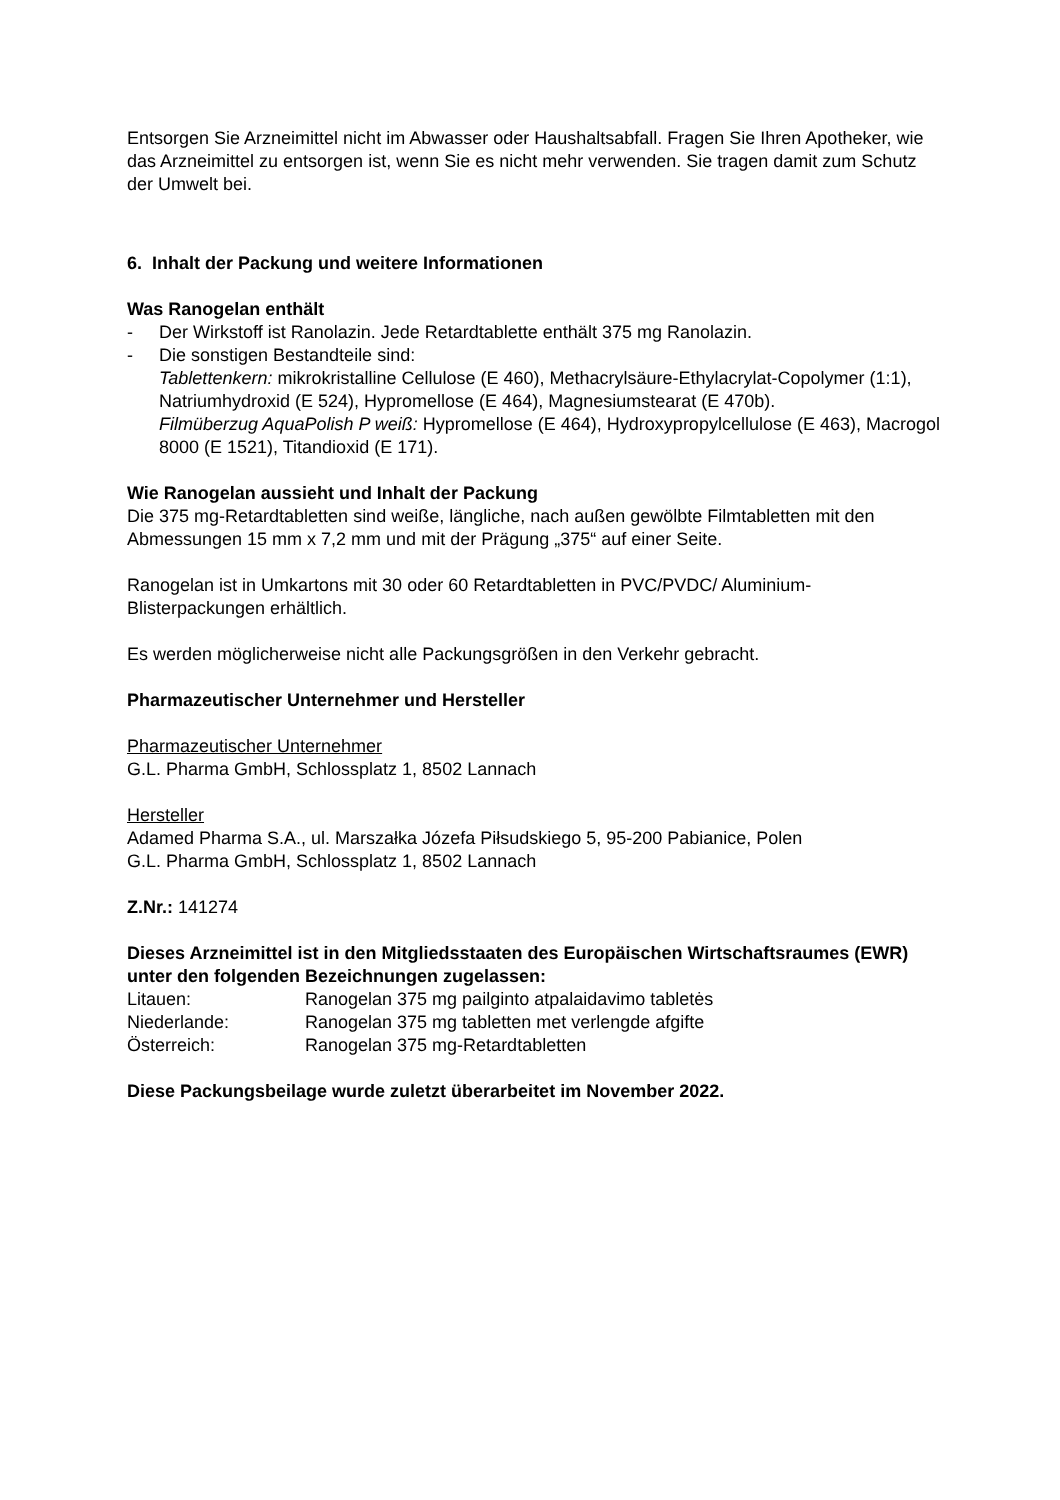Entsorgen Sie Arzneimittel nicht im Abwasser oder Haushaltsabfall. Fragen Sie Ihren Apotheker, wie das Arzneimittel zu entsorgen ist, wenn Sie es nicht mehr verwenden. Sie tragen damit zum Schutz der Umwelt bei.
6. Inhalt der Packung und weitere Informationen
Was Ranogelan enthält
- Der Wirkstoff ist Ranolazin. Jede Retardtablette enthält 375 mg Ranolazin.
- Die sonstigen Bestandteile sind:
Tablettenkern: mikrokristalline Cellulose (E 460), Methacrylsäure-Ethylacrylat-Copolymer (1:1), Natriumhydroxid (E 524), Hypromellose (E 464), Magnesiumstearat (E 470b).
Filmüberzug AquaPolish P weiß: Hypromellose (E 464), Hydroxypropylcellulose (E 463), Macrogol 8000 (E 1521), Titandioxid (E 171).
Wie Ranogelan aussieht und Inhalt der Packung
Die 375 mg-Retardtabletten sind weiße, längliche, nach außen gewölbte Filmtabletten mit den Abmessungen 15 mm x 7,2 mm und mit der Prägung „375“ auf einer Seite.
Ranogelan ist in Umkartons mit 30 oder 60 Retardtabletten in PVC/PVDC/ Aluminium-Blisterpackungen erhältlich.
Es werden möglicherweise nicht alle Packungsgrößen in den Verkehr gebracht.
Pharmazeutischer Unternehmer und Hersteller
Pharmazeutischer Unternehmer
G.L. Pharma GmbH, Schlossplatz 1, 8502 Lannach
Hersteller
Adamed Pharma S.A., ul. Marszałka Józefa Piłsudskiego 5, 95-200 Pabianice, Polen
G.L. Pharma GmbH, Schlossplatz 1, 8502 Lannach
Z.Nr.: 141274
Dieses Arzneimittel ist in den Mitgliedsstaaten des Europäischen Wirtschaftsraumes (EWR) unter den folgenden Bezeichnungen zugelassen:
| Litauen: | Ranogelan 375 mg pailginto atpalaidavimo tabletės |
| Niederlande: | Ranogelan 375 mg tabletten met verlengde afgifte |
| Österreich: | Ranogelan 375 mg-Retardtabletten |
Diese Packungsbeilage wurde zuletzt überarbeitet im November 2022.